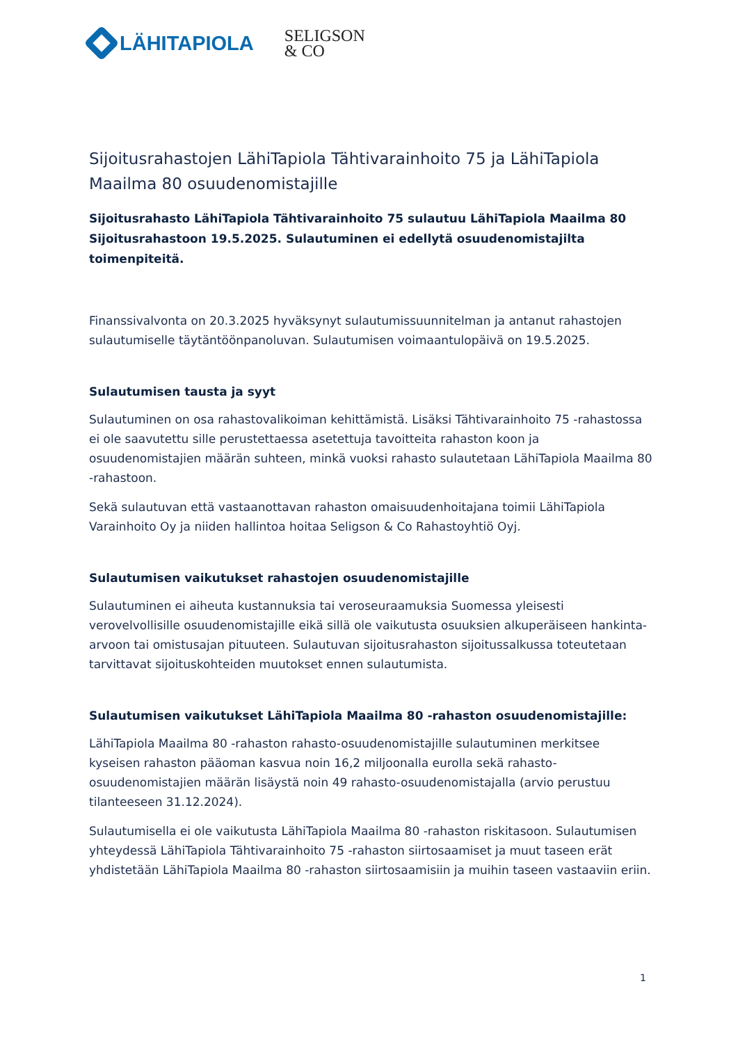LÄHITAPIOLA
SELIGSON
& CO
Sijoitusrahastojen LähiTapiola Tähtivarainhoito 75 ja LähiTapiola Maailma 80 osuudenomistajille
Sijoitusrahasto LähiTapiola Tähtivarainhoito 75 sulautuu LähiTapiola Maailma 80 Sijoitusrahastoon 19.5.2025. Sulautuminen ei edellytä osuudenomistajilta toimenpiteitä.
Finanssivalvonta on 20.3.2025 hyväksynyt sulautumissuunnitelman ja antanut rahastojen sulautumiselle täytäntöönpanoluvan. Sulautumisen voimaantulopäivä on 19.5.2025.
Sulautumisen tausta ja syyt
Sulautuminen on osa rahastovalikoiman kehittämistä. Lisäksi Tähtivarainhoito 75 -rahastossa ei ole saavutettu sille perustettaessa asetettuja tavoitteita rahaston koon ja osuudenomistajien määrän suhteen, minkä vuoksi rahasto sulautetaan LähiTapiola Maailma 80 -rahastoon.
Sekä sulautuvan että vastaanottavan rahaston omaisuudenhoitajana toimii LähiTapiola Varainhoito Oy ja niiden hallintoa hoitaa Seligson & Co Rahastoyhtiö Oyj.
Sulautumisen vaikutukset rahastojen osuudenomistajille
Sulautuminen ei aiheuta kustannuksia tai veroseuraamuksia Suomessa yleisesti verovelvollisille osuudenomistajille eikä sillä ole vaikutusta osuuksien alkuperäiseen hankinta-arvoon tai omistusajan pituuteen. Sulautuvan sijoitusrahaston sijoitussalkussa toteutetaan tarvittavat sijoituskohteiden muutokset ennen sulautumista.
Sulautumisen vaikutukset LähiTapiola Maailma 80 -rahaston osuudenomistajille:
LähiTapiola Maailma 80 -rahaston rahasto-osuudenomistajille sulautuminen merkitsee kyseisen rahaston pääoman kasvua noin 16,2 miljoonalla eurolla sekä rahasto-osuudenomistajien määrän lisäystä noin 49 rahasto-osuudenomistajalla (arvio perustuu tilanteeseen 31.12.2024).
Sulautumisella ei ole vaikutusta LähiTapiola Maailma 80 -rahaston riskitasoon. Sulautumisen yhteydessä LähiTapiola Tähtivarainhoito 75 -rahaston siirtosaamiset ja muut taseen erät yhdistetään LähiTapiola Maailma 80 -rahaston siirtosaamisiin ja muihin taseen vastaaviin eriin.
1